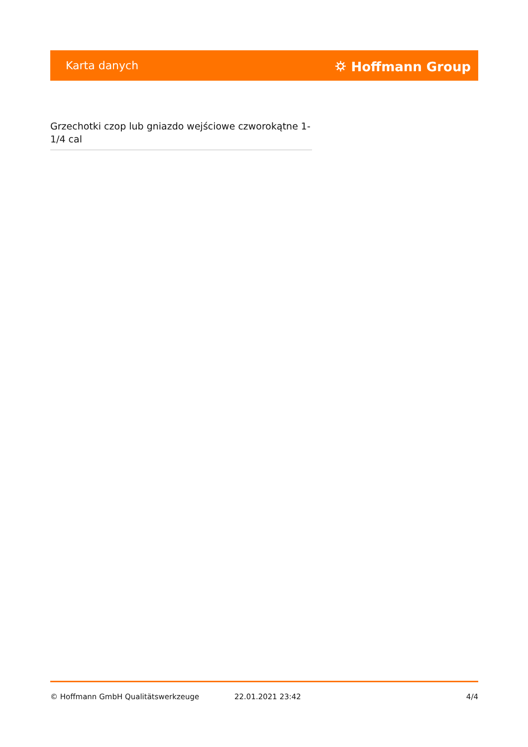Karta danych ⛭ Hoffmann Group
Grzechotki czop lub gniazdo wejściowe czworokątne 1-1/4 cal
© Hoffmann GmbH Qualitätswerkzeuge 22.01.2021 23:42 4/4